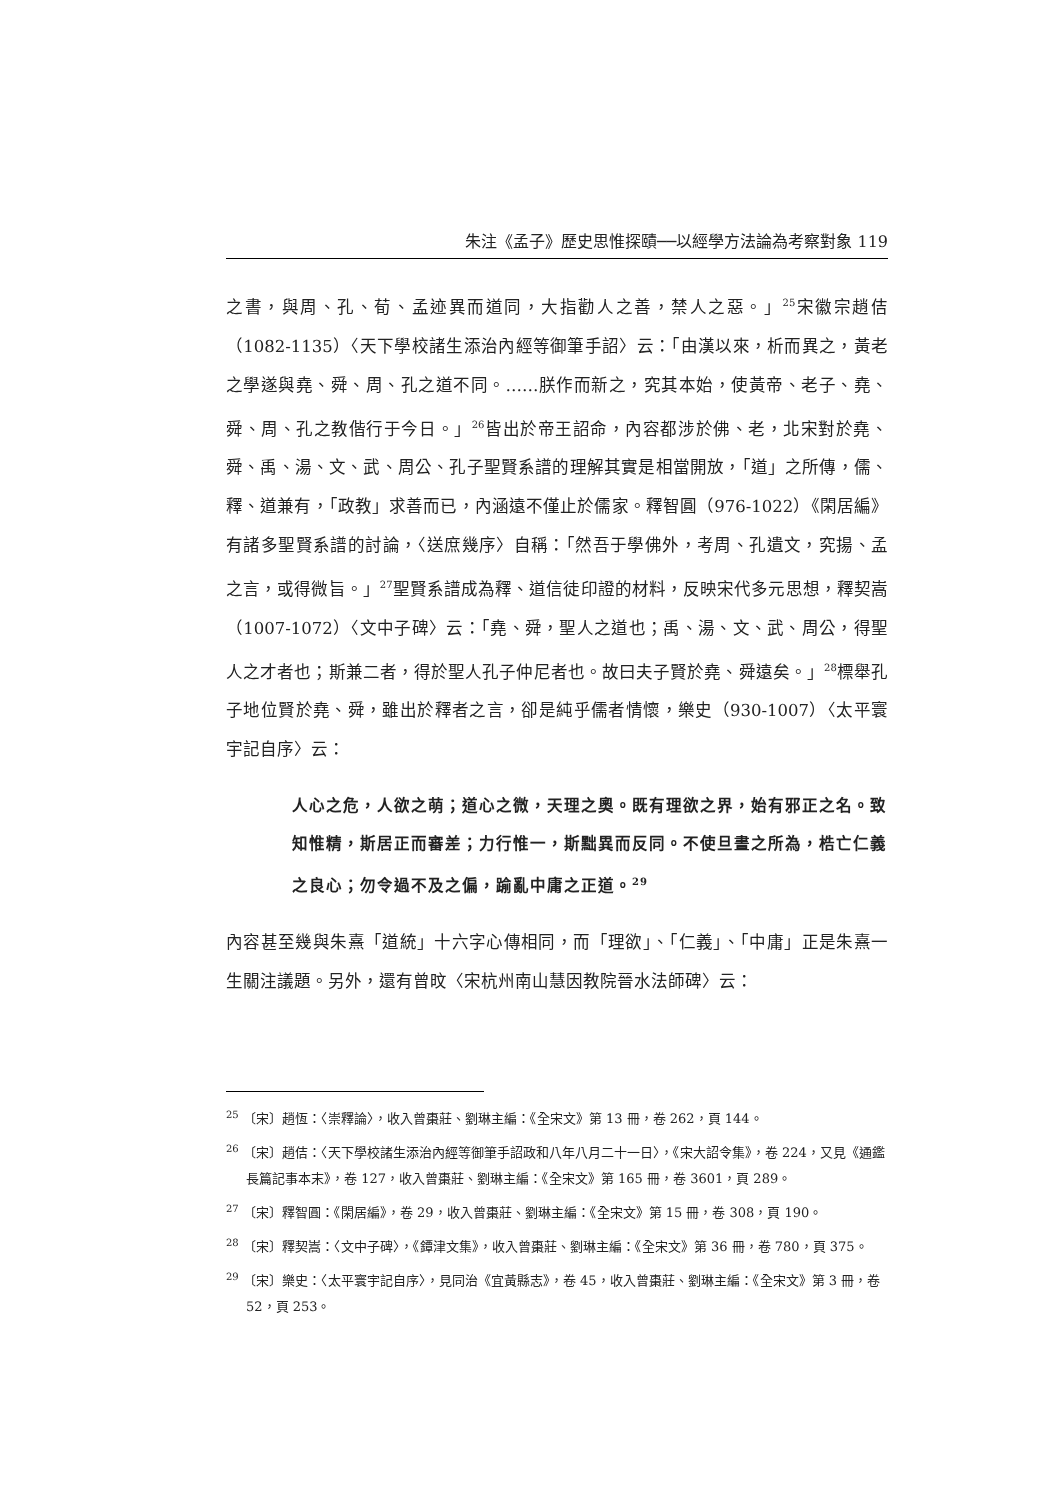朱注《孟子》歷史思惟探賾──以經學方法論為考察對象 119
之書，與周、孔、荀、孟迹異而道同，大指勸人之善，禁人之惡。」<sup>25</sup>宋徽宗趙佶（1082-1135）〈天下學校諸生添治內經等御筆手詔〉云：「由漢以來，析而異之，黃老之學遂與堯、舜、周、孔之道不同。……朕作而新之，究其本始，使黃帝、老子、堯、舜、周、孔之教偕行于今日。」<sup>26</sup>皆出於帝王詔命，內容都涉於佛、老，北宋對於堯、舜、禹、湯、文、武、周公、孔子聖賢系譜的理解其實是相當開放，「道」之所傳，儒、釋、道兼有，「政教」求善而已，內涵遠不僅止於儒家。釋智圓（976-1022）《閑居編》有諸多聖賢系譜的討論，〈送庶幾序〉自稱：「然吾于學佛外，考周、孔遺文，究揚、孟之言，或得微旨。」<sup>27</sup>聖賢系譜成為釋、道信徒印證的材料，反映宋代多元思想，釋契嵩（1007-1072）〈文中子碑〉云：「堯、舜，聖人之道也；禹、湯、文、武、周公，得聖人之才者也；斯兼二者，得於聖人孔子仲尼者也。故曰夫子賢於堯、舜遠矣。」<sup>28</sup>標舉孔子地位賢於堯、舜，雖出於釋者之言，卻是純乎儒者情懷，樂史（930-1007）〈太平寰宇記自序〉云：
人心之危，人欲之萌；道心之微，天理之奧。既有理欲之界，始有邪正之名。致知惟精，斯居正而審差；力行惟一，斯黜異而反同。不使旦晝之所為，梏亡仁義之良心；勿令過不及之偏，踰亂中庸之正道。<sup>29</sup>
內容甚至幾與朱熹「道統」十六字心傳相同，而「理欲」、「仁義」、「中庸」正是朱熹一生關注議題。另外，還有曾旼〈宋杭州南山慧因教院晉水法師碑〉云：
<sup>25</sup> 〔宋〕趙恆：〈崇釋論〉，收入曾棗莊、劉琳主編：《全宋文》第 13 冊，卷 262，頁 144。
<sup>26</sup> 〔宋〕趙佶：〈天下學校諸生添治內經等御筆手詔政和八年八月二十一日〉，《宋大詔令集》，卷 224，又見《通鑑長篇記事本末》，卷 127，收入曾棗莊、劉琳主編：《全宋文》第 165 冊，卷 3601，頁 289。
<sup>27</sup> 〔宋〕釋智圓：《閑居編》，卷 29，收入曾棗莊、劉琳主編：《全宋文》第 15 冊，卷 308，頁 190。
<sup>28</sup> 〔宋〕釋契嵩：〈文中子碑〉，《鐔津文集》，收入曾棗莊、劉琳主編：《全宋文》第 36 冊，卷 780，頁 375。
<sup>29</sup> 〔宋〕樂史：〈太平寰宇記自序〉，見同治《宜黃縣志》，卷 45，收入曾棗莊、劉琳主編：《全宋文》第 3 冊，卷 52，頁 253。